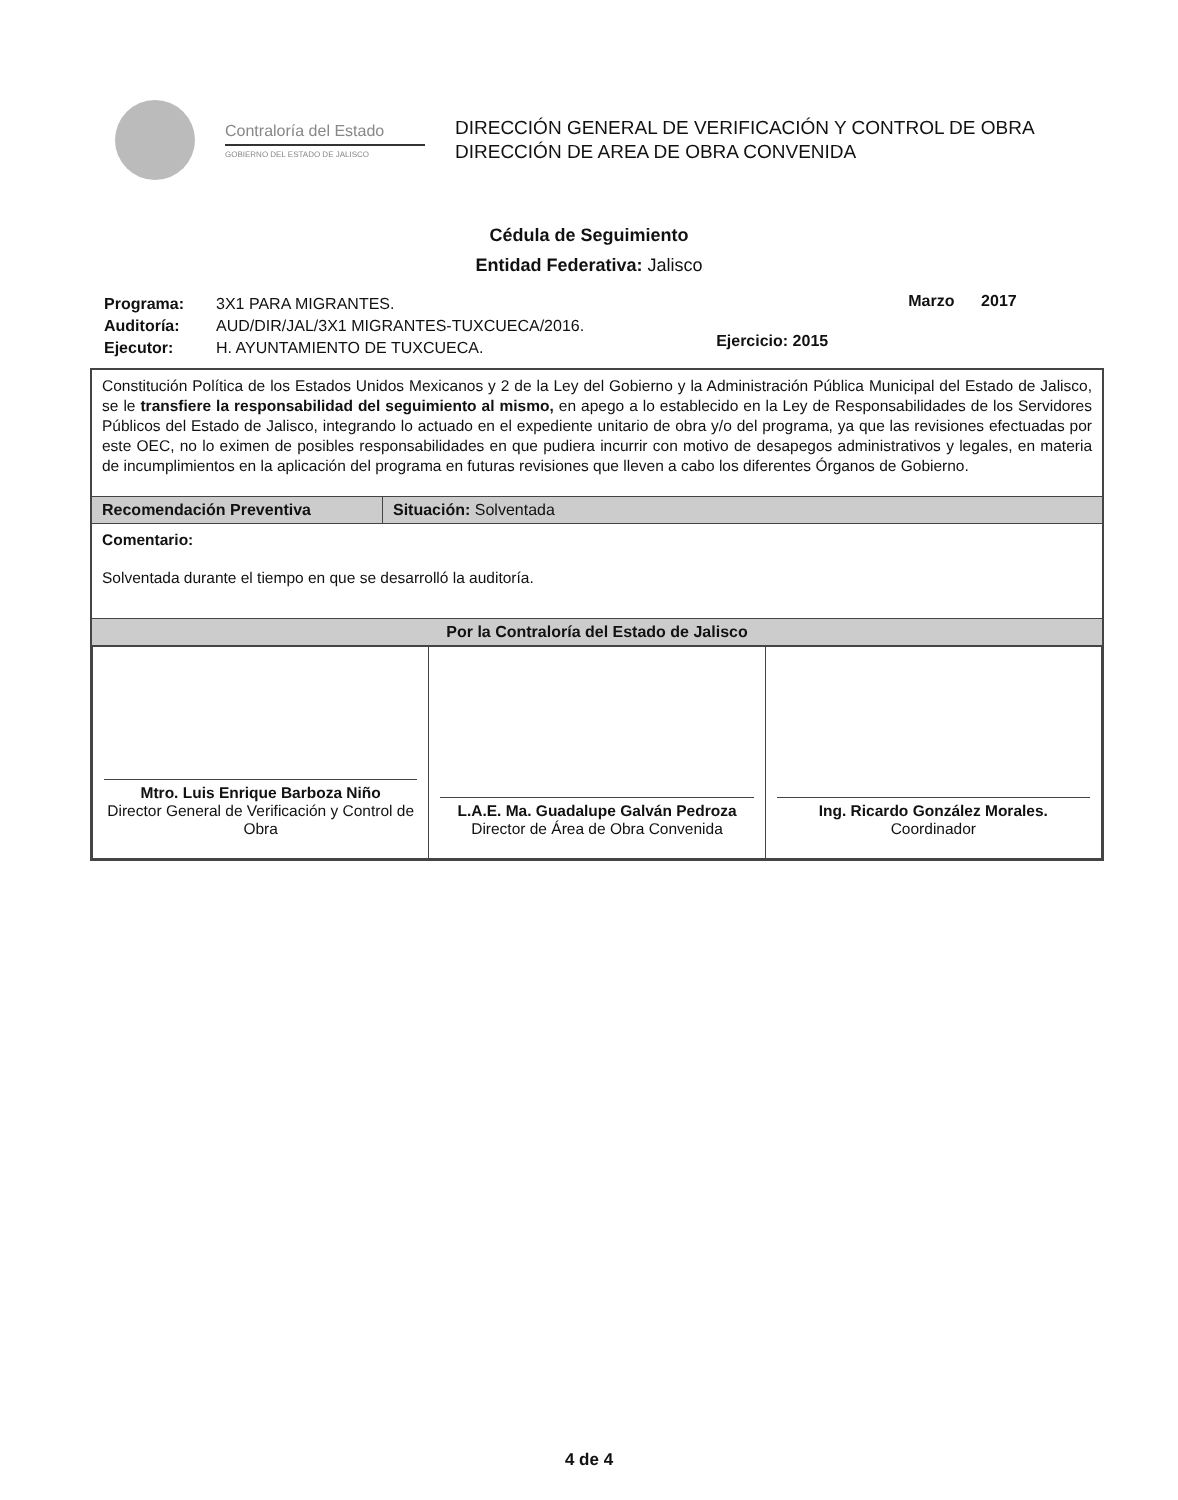Contraloría del Estado
GOBIERNO DEL ESTADO DE JALISCO
DIRECCIÓN GENERAL DE VERIFICACIÓN Y CONTROL DE OBRA
DIRECCIÓN DE AREA DE OBRA CONVENIDA
Cédula de Seguimiento
Entidad Federativa: Jalisco
| Programa: | 3X1 PARA MIGRANTES. |
| Auditoría: | AUD/DIR/JAL/3X1 MIGRANTES-TUXCUECA/2016. |
| Ejecutor: | H. AYUNTAMIENTO DE TUXCUECA. |
Ejercicio: 2015
Marzo 2017
Constitución Política de los Estados Unidos Mexicanos y 2 de la Ley del Gobierno y la Administración Pública Municipal del Estado de Jalisco, se le transfiere la responsabilidad del seguimiento al mismo, en apego a lo establecido en la Ley de Responsabilidades de los Servidores Públicos del Estado de Jalisco, integrando lo actuado en el expediente unitario de obra y/o del programa, ya que las revisiones efectuadas por este OEC, no lo eximen de posibles responsabilidades en que pudiera incurrir con motivo de desapegos administrativos y legales, en materia de incumplimientos en la aplicación del programa en futuras revisiones que lleven a cabo los diferentes Órganos de Gobierno.
Recomendación Preventiva Situación: Solventada
Comentario:
Solventada durante el tiempo en que se desarrolló la auditoría.
Por la Contraloría del Estado de Jalisco
| Mtro. Luis Enrique Barboza Niño Director General de Verificación y Control de Obra | L.A.E. Ma. Guadalupe Galván Pedroza Director de Área de Obra Convenida | Ing. Ricardo González Morales. Coordinador |
4 de 4